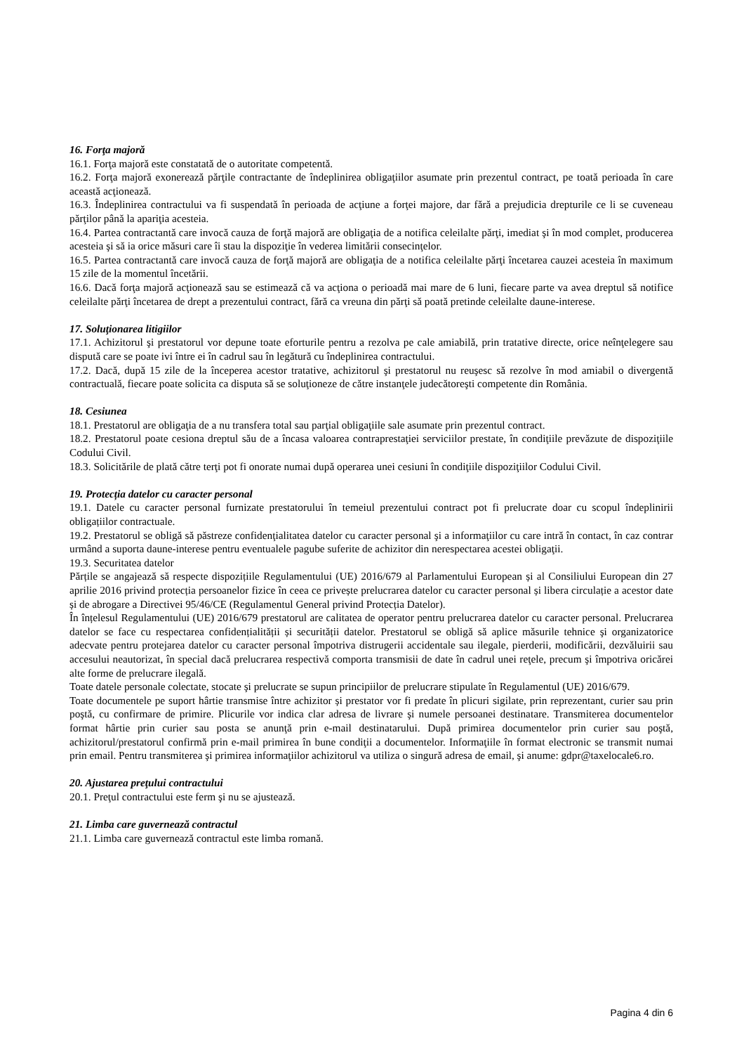16. Forţa majoră
16.1. Forţa majoră este constatată de o autoritate competentă.
16.2. Forţa majoră exonerează părţile contractante de îndeplinirea obligaţiilor asumate prin prezentul contract, pe toată perioada în care această acţionează.
16.3. Îndeplinirea contractului va fi suspendată în perioada de acţiune a forţei majore, dar fără a prejudicia drepturile ce li se cuveneau părţilor până la apariţia acesteia.
16.4. Partea contractantă care invocă cauza de forţă majoră are obligaţia de a notifica celeilalte părţi, imediat şi în mod complet, producerea acesteia şi să ia orice măsuri care îi stau la dispoziţie în vederea limitării consecinţelor.
16.5. Partea contractantă care invocă cauza de forţă majoră are obligaţia de a notifica celeilalte părţi încetarea cauzei acesteia în maximum 15 zile de la momentul încetării.
16.6. Dacă forţa majoră acţionează sau se estimează că va acţiona o perioadă mai mare de 6 luni, fiecare parte va avea dreptul să notifice celeilalte părţi încetarea de drept a prezentului contract, fără ca vreuna din părţi să poată pretinde celeilalte daune-interese.
17. Soluţionarea litigiilor
17.1. Achizitorul şi prestatorul vor depune toate eforturile pentru a rezolva pe cale amiabilă, prin tratative directe, orice neînţelegere sau dispută care se poate ivi între ei în cadrul sau în legătură cu îndeplinirea contractului.
17.2. Dacă, după 15 zile de la începerea acestor tratative, achizitorul şi prestatorul nu reuşesc să rezolve în mod amiabil o divergentă contractuală, fiecare poate solicita ca disputa să se soluţioneze de către instanţele judecătoreşti competente din România.
18. Cesiunea
18.1. Prestatorul are obligaţia de a nu transfera total sau parţial obligaţiile sale asumate prin prezentul contract.
18.2. Prestatorul poate cesiona dreptul său de a încasa valoarea contraprestaţiei serviciilor prestate, în condiţiile prevăzute de dispoziţiile Codului Civil.
18.3. Solicitările de plată către terţi pot fi onorate numai după operarea unei cesiuni în condiţiile dispoziţiilor Codului Civil.
19. Protecția datelor cu caracter personal
19.1. Datele cu caracter personal furnizate prestatorului în temeiul prezentului contract pot fi prelucrate doar cu scopul îndeplinirii obligațiilor contractuale.
19.2. Prestatorul se obligă să păstreze confidenţialitatea datelor cu caracter personal şi a informaţiilor cu care intră în contact, în caz contrar urmând a suporta daune-interese pentru eventualele pagube suferite de achizitor din nerespectarea acestei obligaţii.
19.3. Securitatea datelor
Părțile se angajează să respecte dispozițiile Regulamentului (UE) 2016/679 al Parlamentului European și al Consiliului European din 27 aprilie 2016 privind protecția persoanelor fizice în ceea ce privește prelucrarea datelor cu caracter personal și libera circulație a acestor date și de abrogare a Directivei 95/46/CE (Regulamentul General privind Protecția Datelor).
În înțelesul Regulamentului (UE) 2016/679 prestatorul are calitatea de operator pentru prelucrarea datelor cu caracter personal. Prelucrarea datelor se face cu respectarea confidențialității și securității datelor. Prestatorul se obligă să aplice măsurile tehnice şi organizatorice adecvate pentru protejarea datelor cu caracter personal împotriva distrugerii accidentale sau ilegale, pierderii, modificării, dezvăluirii sau accesului neautorizat, în special dacă prelucrarea respectivă comporta transmisii de date în cadrul unei reţele, precum şi împotriva oricărei alte forme de prelucrare ilegală.
Toate datele personale colectate, stocate şi prelucrate se supun principiilor de prelucrare stipulate în Regulamentul (UE) 2016/679.
Toate documentele pe suport hârtie transmise între achizitor și prestator vor fi predate în plicuri sigilate, prin reprezentant, curier sau prin poştă, cu confirmare de primire. Plicurile vor indica clar adresa de livrare şi numele persoanei destinatare. Transmiterea documentelor format hârtie prin curier sau posta se anunţă prin e-mail destinatarului. După primirea documentelor prin curier sau poştă, achizitorul/prestatorul confirmă prin e-mail primirea în bune condiţii a documentelor. Informaţiile în format electronic se transmit numai prin email. Pentru transmiterea şi primirea informaţiilor achizitorul va utiliza o singură adresa de email, şi anume: gdpr@taxelocale6.ro.
20. Ajustarea preţului contractului
20.1. Preţul contractului este ferm şi nu se ajustează.
21. Limba care guvernează contractul
21.1. Limba care guvernează contractul este limba romană.
Pagina 4 din 6